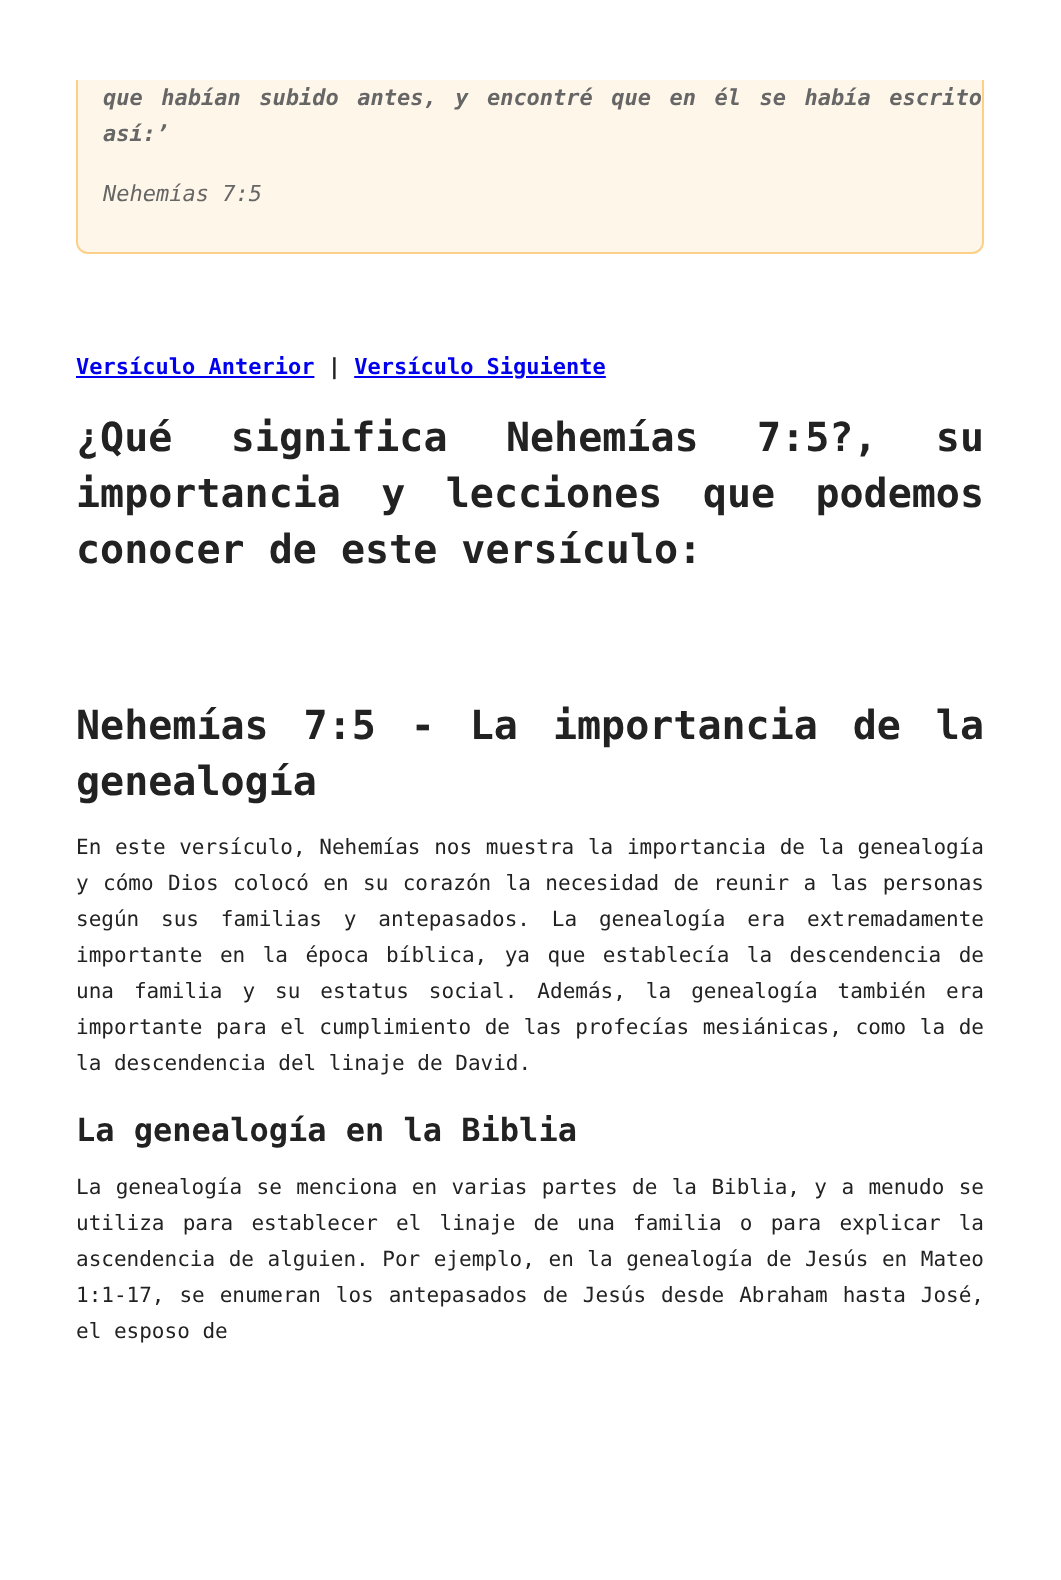que habían subido antes, y encontré que en él se había escrito así:’
Nehemías 7:5
Versículo Anterior | Versículo Siguiente
¿Qué significa Nehemías 7:5?, su importancia y lecciones que podemos conocer de este versículo:
Nehemías 7:5 - La importancia de la genealogía
En este versículo, Nehemías nos muestra la importancia de la genealogía y cómo Dios colocó en su corazón la necesidad de reunir a las personas según sus familias y antepasados. La genealogía era extremadamente importante en la época bíblica, ya que establecía la descendencia de una familia y su estatus social. Además, la genealogía también era importante para el cumplimiento de las profecías mesiánicas, como la de la descendencia del linaje de David.
La genealogía en la Biblia
La genealogía se menciona en varias partes de la Biblia, y a menudo se utiliza para establecer el linaje de una familia o para explicar la ascendencia de alguien. Por ejemplo, en la genealogía de Jesús en Mateo 1:1-17, se enumeran los antepasados de Jesús desde Abraham hasta José, el esposo de